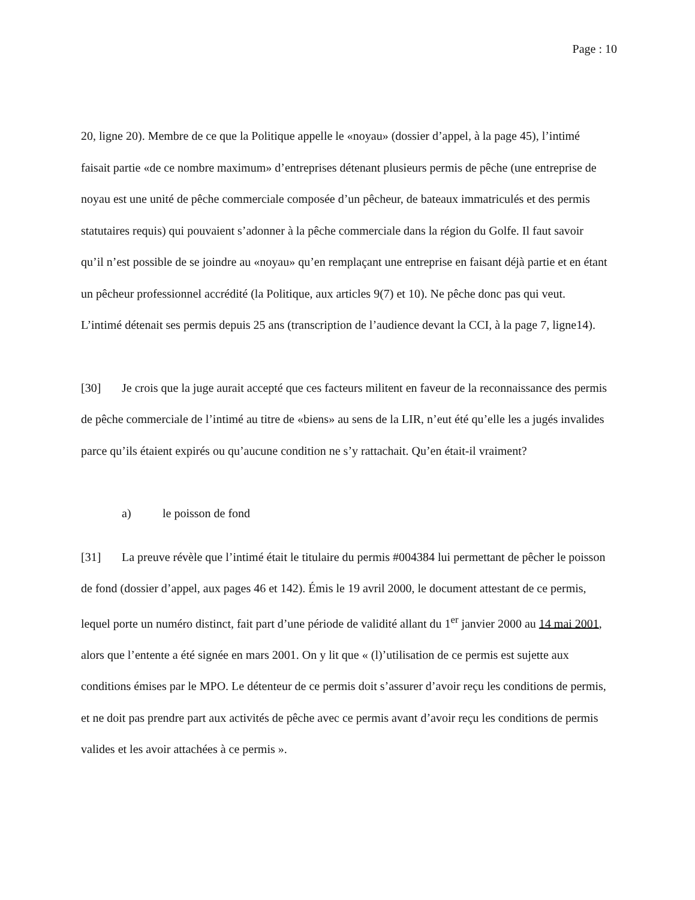Page : 10
20, ligne 20). Membre de ce que la Politique appelle le «noyau» (dossier d’appel, à la page 45), l’intimé faisait partie «de ce nombre maximum» d’entreprises détenant plusieurs permis de pêche (une entreprise de noyau est une unité de pêche commerciale composée d’un pêcheur, de bateaux immatriculés et des permis statutaires requis) qui pouvaient s’adonner à la pêche commerciale dans la région du Golfe. Il faut savoir qu’il n’est possible de se joindre au «noyau» qu’en remplaçant une entreprise en faisant déjà partie et en étant un pêcheur professionnel accrédité (la Politique, aux articles 9(7) et 10). Ne pêche donc pas qui veut. L’intimé détenait ses permis depuis 25 ans (transcription de l’audience devant la CCI, à la page 7, ligne14).
[30] Je crois que la juge aurait accepté que ces facteurs militent en faveur de la reconnaissance des permis de pêche commerciale de l’intimé au titre de «biens» au sens de la LIR, n’eut été qu’elle les a jugés invalides parce qu’ils étaient expirés ou qu’aucune condition ne s’y rattachait. Qu’en était-il vraiment?
a) le poisson de fond
[31] La preuve révèle que l’intimé était le titulaire du permis #004384 lui permettant de pêcher le poisson de fond (dossier d’appel, aux pages 46 et 142). Émis le 19 avril 2000, le document attestant de ce permis, lequel porte un numéro distinct, fait part d’une période de validité allant du 1<sup>er</sup> janvier 2000 au 14 mai 2001, alors que l’entente a été signée en mars 2001. On y lit que « (l)’utilisation de ce permis est sujette aux conditions émises par le MPO. Le détenteur de ce permis doit s’assurer d’avoir reçu les conditions de permis, et ne doit pas prendre part aux activités de pêche avec ce permis avant d’avoir reçu les conditions de permis valides et les avoir attachées à ce permis ».